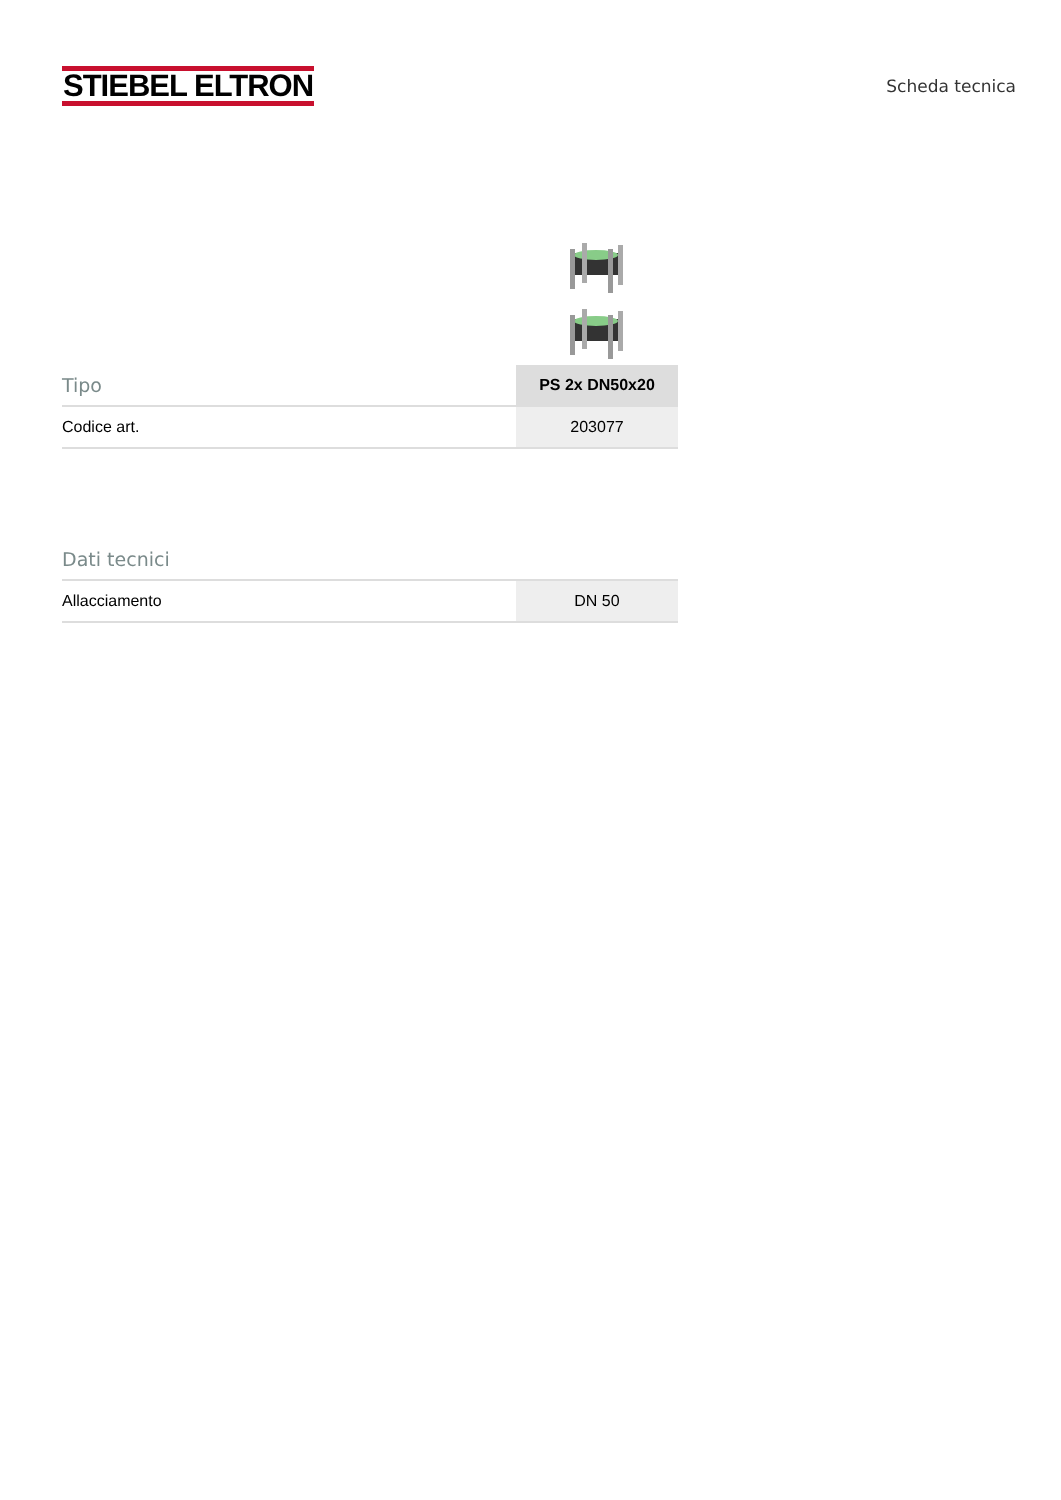STIEBEL ELTRON
Scheda tecnica
| Tipo | PS 2x DN50x20 |
| --- | --- |
| Codice art. | 203077 |
| Dati tecnici | |
| --- | --- |
| Allacciamento | DN 50 |